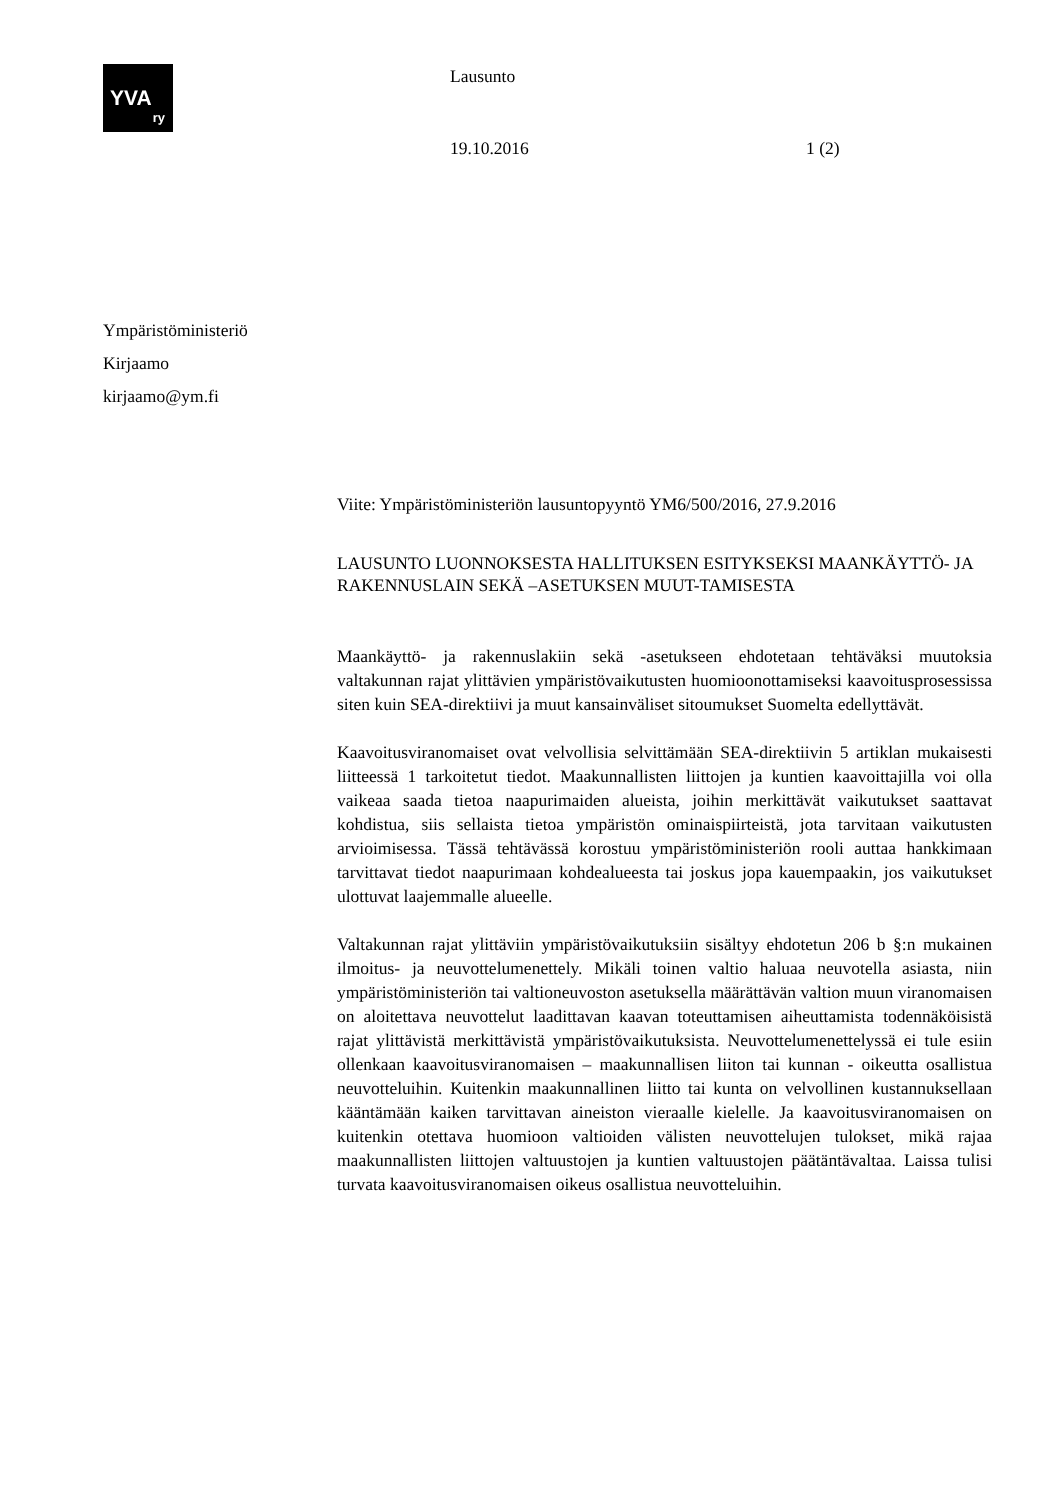YVA
ry
Lausunto
19.10.2016 1 (2)
Ympäristöministeriö
Kirjaamo
kirjaamo@ym.fi
Viite: Ympäristöministeriön lausuntopyyntö YM6/500/2016, 27.9.2016
LAUSUNTO LUONNOKSESTA HALLITUKSEN ESITYKSEKSI MAANKÄYTTÖ- JA RAKENNUSLAIN SEKÄ –ASETUKSEN MUUT-TAMISESTA
Maankäyttö- ja rakennuslakiin sekä -asetukseen ehdotetaan tehtäväksi muutoksia valtakunnan rajat ylittävien ympäristövaikutusten huomioonottamiseksi kaavoitusprosessissa siten kuin SEA-direktiivi ja muut kansainväliset sitoumukset Suomelta edellyttävät.
Kaavoitusviranomaiset ovat velvollisia selvittämään SEA-direktiivin 5 artiklan mukaisesti liitteessä 1 tarkoitetut tiedot. Maakunnallisten liittojen ja kuntien kaavoittajilla voi olla vaikeaa saada tietoa naapurimaiden alueista, joihin merkittävät vaikutukset saattavat kohdistua, siis sellaista tietoa ympäristön ominaispiirteistä, jota tarvitaan vaikutusten arvioimisessa. Tässä tehtävässä korostuu ympäristöministeriön rooli auttaa hankkimaan tarvittavat tiedot naapurimaan kohdealueesta tai joskus jopa kauempaakin, jos vaikutukset ulottuvat laajemmalle alueelle.
Valtakunnan rajat ylittäviin ympäristövaikutuksiin sisältyy ehdotetun 206 b §:n mukainen ilmoitus- ja neuvottelumenettely. Mikäli toinen valtio haluaa neuvotella asiasta, niin ympäristöministeriön tai valtioneuvoston asetuksella määrättävän valtion muun viranomaisen on aloitettava neuvottelut laadittavan kaavan toteuttamisen aiheuttamista todennäköisistä rajat ylittävistä merkittävistä ympäristövaikutuksista. Neuvottelumenettelyssä ei tule esiin ollenkaan kaavoitusviranomaisen – maakunnallisen liiton tai kunnan - oikeutta osallistua neuvotteluihin. Kuitenkin maakunnallinen liitto tai kunta on velvollinen kustannuksellaan kääntämään kaiken tarvittavan aineiston vieraalle kielelle. Ja kaavoitusviranomaisen on kuitenkin otettava huomioon valtioiden välisten neuvottelujen tulokset, mikä rajaa maakunnallisten liittojen valtuustojen ja kuntien valtuustojen päätäntävaltaa. Laissa tulisi turvata kaavoitusviranomaisen oikeus osallistua neuvotteluihin.